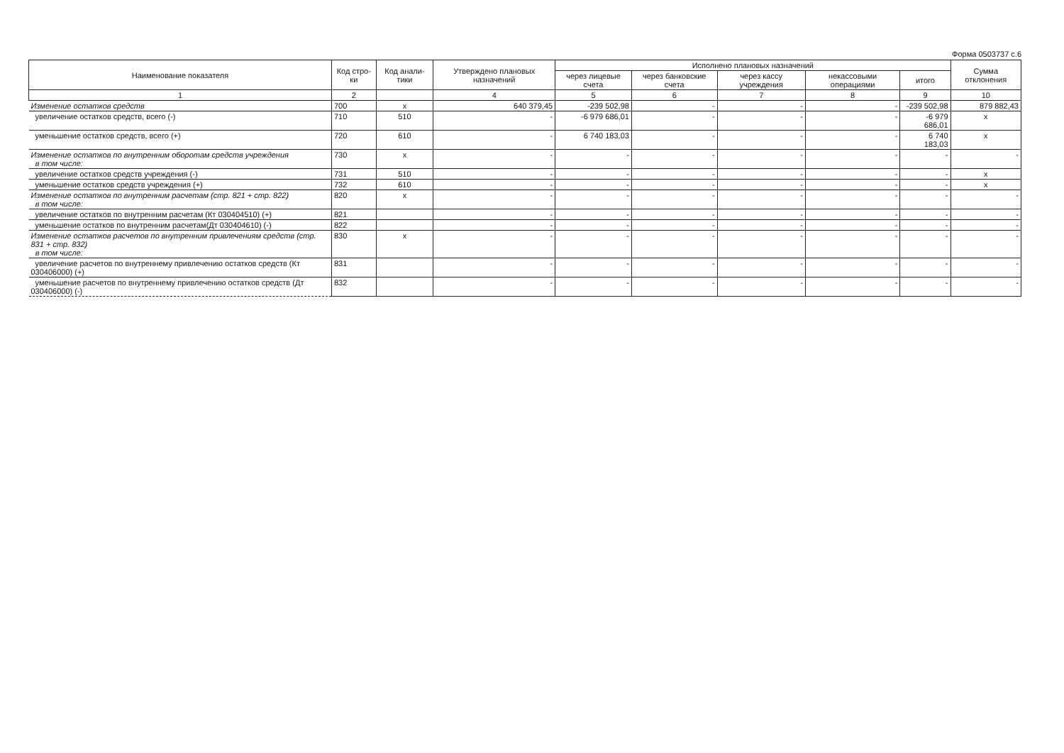Форма 0503737 с.6
| Наименование показателя | Код стро-ки | Код анали-тики | Утверждено плановых назначений | Исполнено плановых назначений | | | | | Сумма отклонения |
| --- | --- | --- | --- | --- | --- | --- | --- | --- | --- |
| | | | | через лицевые счета | через банковские счета | через кассу учреждения | некассовыми операциями | итого | |
| 1 | 2 | | 4 | 5 | 6 | 7 | 8 | 9 | 10 |
| Изменение остатков средств | 700 | x | 640 379,45 | -239 502,98 | - | - | - | -239 502,98 | 879 882,43 |
| увеличение остатков средств, всего (-) | 710 | 510 | - | -6 979 686,01 | - | - | - | -6 979 686,01 | x |
| уменьшение остатков средств, всего (+) | 720 | 610 | - | 6 740 183,03 | - | - | - | 6 740 183,03 | x |
| Изменение остатков по внутренним оборотам средств учреждения в том числе: | 730 | x | - | - | - | - | - | - | - |
| увеличение остатков средств учреждения (-) | 731 | 510 | - | - | - | - | - | - | x |
| уменьшение остатков средств учреждения (+) | 732 | 610 | - | - | - | - | - | - | x |
| Изменение остатков по внутренним расчетам (стр. 821 + стр. 822) в том числе: | 820 | x | - | - | - | - | - | - | - |
| увеличение остатков по внутренним расчетам (Кт 030404510) (+) | 821 | | - | - | - | - | - | - | - |
| уменьшение остатков по внутренним расчетам(Дт 030404610) (-) | 822 | | - | - | - | - | - | - | - |
| Изменение остатков расчетов по внутренним привлечениям средств (стр. 831 + стр. 832) в том числе: | 830 | x | - | - | - | - | - | - | - |
| увеличение расчетов по внутреннему привлечению остатков средств (Кт 030406000) (+) | 831 | | - | - | - | - | - | - | - |
| уменьшение расчетов по внутреннему привлечению остатков средств (Дт 030406000) (-) | 832 | | - | - | - | - | - | - | - |